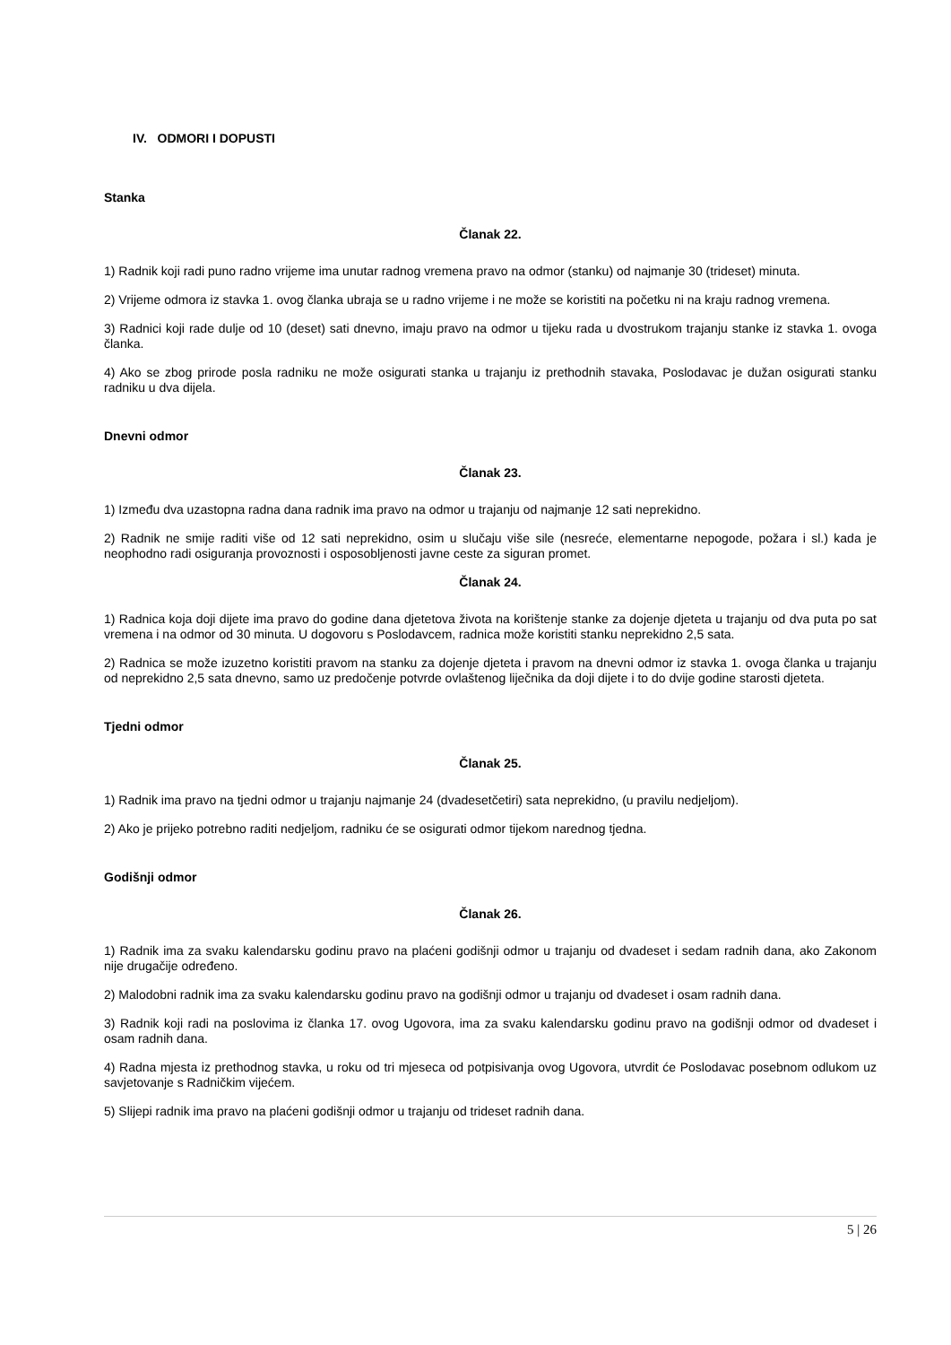IV. ODMORI I DOPUSTI
Stanka
Članak 22.
1) Radnik koji radi puno radno vrijeme ima unutar radnog vremena pravo na odmor (stanku) od najmanje 30 (trideset) minuta.
2) Vrijeme odmora iz stavka 1. ovog članka ubraja se u radno vrijeme i ne može se koristiti na početku ni na kraju radnog vremena.
3) Radnici koji rade dulje od 10 (deset) sati dnevno, imaju pravo na odmor u tijeku rada u dvostrukom trajanju stanke iz stavka 1. ovoga članka.
4) Ako se zbog prirode posla radniku ne može osigurati stanka u trajanju iz prethodnih stavaka, Poslodavac je dužan osigurati stanku radniku u dva dijela.
Dnevni odmor
Članak 23.
1) Između dva uzastopna radna dana radnik ima pravo na odmor u trajanju od najmanje 12 sati neprekidno.
2) Radnik ne smije raditi više od 12 sati neprekidno, osim u slučaju više sile (nesreće, elementarne nepogode, požara i sl.) kada je neophodno radi osiguranja provoznosti i osposobljenosti javne ceste za siguran promet.
Članak 24.
1) Radnica koja doji dijete ima pravo do godine dana djetetova života na korištenje stanke za dojenje djeteta u trajanju od dva puta po sat vremena i na odmor od 30 minuta. U dogovoru s Poslodavcem, radnica može koristiti stanku neprekidno 2,5 sata.
2) Radnica se može izuzetno koristiti pravom na stanku za dojenje djeteta i pravom na dnevni odmor iz stavka 1. ovoga članka u trajanju od neprekidno 2,5 sata dnevno, samo uz predočenje potvrde ovlaštenog liječnika da doji dijete i to do dvije godine starosti djeteta.
Tjedni odmor
Članak 25.
1) Radnik ima pravo na tjedni odmor u trajanju najmanje 24 (dvadesetčetiri) sata neprekidno, (u pravilu nedjeljom).
2) Ako je prijeko potrebno raditi nedjeljom, radniku će se osigurati odmor tijekom narednog tjedna.
Godišnji odmor
Članak 26.
1) Radnik ima za svaku kalendarsku godinu pravo na plaćeni godišnji odmor u trajanju od dvadeset i sedam radnih dana, ako Zakonom nije drugačije određeno.
2) Malodobni radnik ima za svaku kalendarsku godinu pravo na godišnji odmor u trajanju od dvadeset i osam radnih dana.
3) Radnik koji radi na poslovima iz članka 17. ovog Ugovora, ima za svaku kalendarsku godinu pravo na godišnji odmor od dvadeset i osam radnih dana.
4) Radna mjesta iz prethodnog stavka, u roku od tri mjeseca od potpisivanja ovog Ugovora, utvrdit će Poslodavac posebnom odlukom uz savjetovanje s Radničkim vijećem.
5) Slijepi radnik ima pravo na plaćeni godišnji odmor u trajanju od trideset radnih dana.
5 | 26